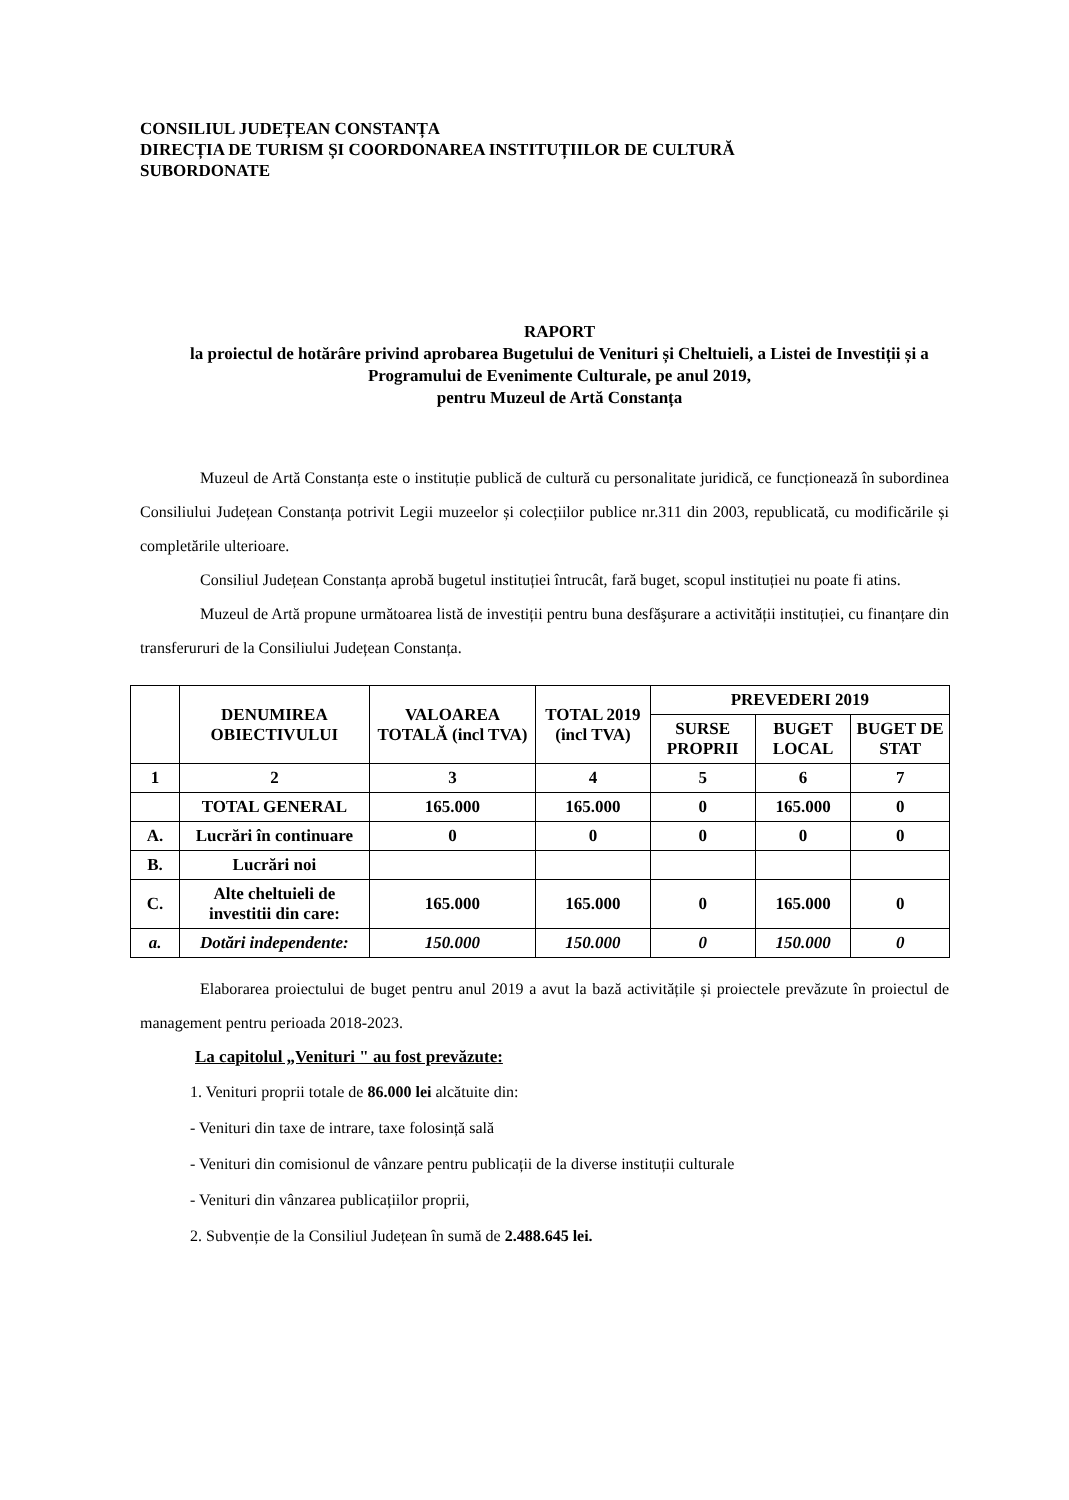CONSILIUL JUDEȚEAN CONSTANȚA
DIRECȚIA DE TURISM ȘI COORDONAREA INSTITUȚIILOR DE CULTURĂ
SUBORDONATE
RAPORT
la proiectul de hotărâre privind aprobarea Bugetului de Venituri și Cheltuieli, a Listei de Investiții și a Programului de Evenimente Culturale, pe anul 2019,
pentru Muzeul de Artă Constanța
Muzeul de Artă Constanța este o instituție publică de cultură cu personalitate juridică, ce funcționează în subordinea Consiliului Județean Constanța potrivit Legii muzeelor și colecțiilor publice nr.311 din 2003, republicată, cu modificările și completările ulterioare.
Consiliul Județean Constanța aprobă bugetul instituției întrucât, fară buget, scopul instituției nu poate fi atins.
Muzeul de Artă propune următoarea listă de investiții pentru buna desfăşurare a activității instituției, cu finanțare din transferururi de la Consiliului Județean Constanța.
| | DENUMIREA OBIECTIVULUI | VALOAREA TOTALĂ (incl TVA) | TOTAL 2019 (incl TVA) | PREVEDERI 2019 | | |
| --- | --- | --- | --- | --- | --- | --- |
| | | | | SURSE PROPRII | BUGET LOCAL | BUGET DE STAT |
| 1 | 2 | 3 | 4 | 5 | 6 | 7 |
| | TOTAL GENERAL | 165.000 | 165.000 | 0 | 165.000 | 0 |
| A. | Lucrări în continuare | 0 | 0 | 0 | 0 | 0 |
| B. | Lucrări noi | | | | | |
| C. | Alte cheltuieli de investitii din care: | 165.000 | 165.000 | 0 | 165.000 | 0 |
| a. | Dotări independente: | 150.000 | 150.000 | 0 | 150.000 | 0 |
Elaborarea proiectului de buget pentru anul 2019 a avut la bază activitățile și proiectele prevăzute în proiectul de management pentru perioada 2018-2023.
La capitolul „Venituri " au fost prevăzute:
1. Venituri proprii totale de 86.000 lei alcătuite din:
- Venituri din taxe de intrare, taxe folosință sală
- Venituri din comisionul de vânzare pentru publicații de la diverse instituții culturale
- Venituri din vânzarea publicațiilor proprii,
2. Subvenție de la Consiliul Județean în sumă de 2.488.645 lei.